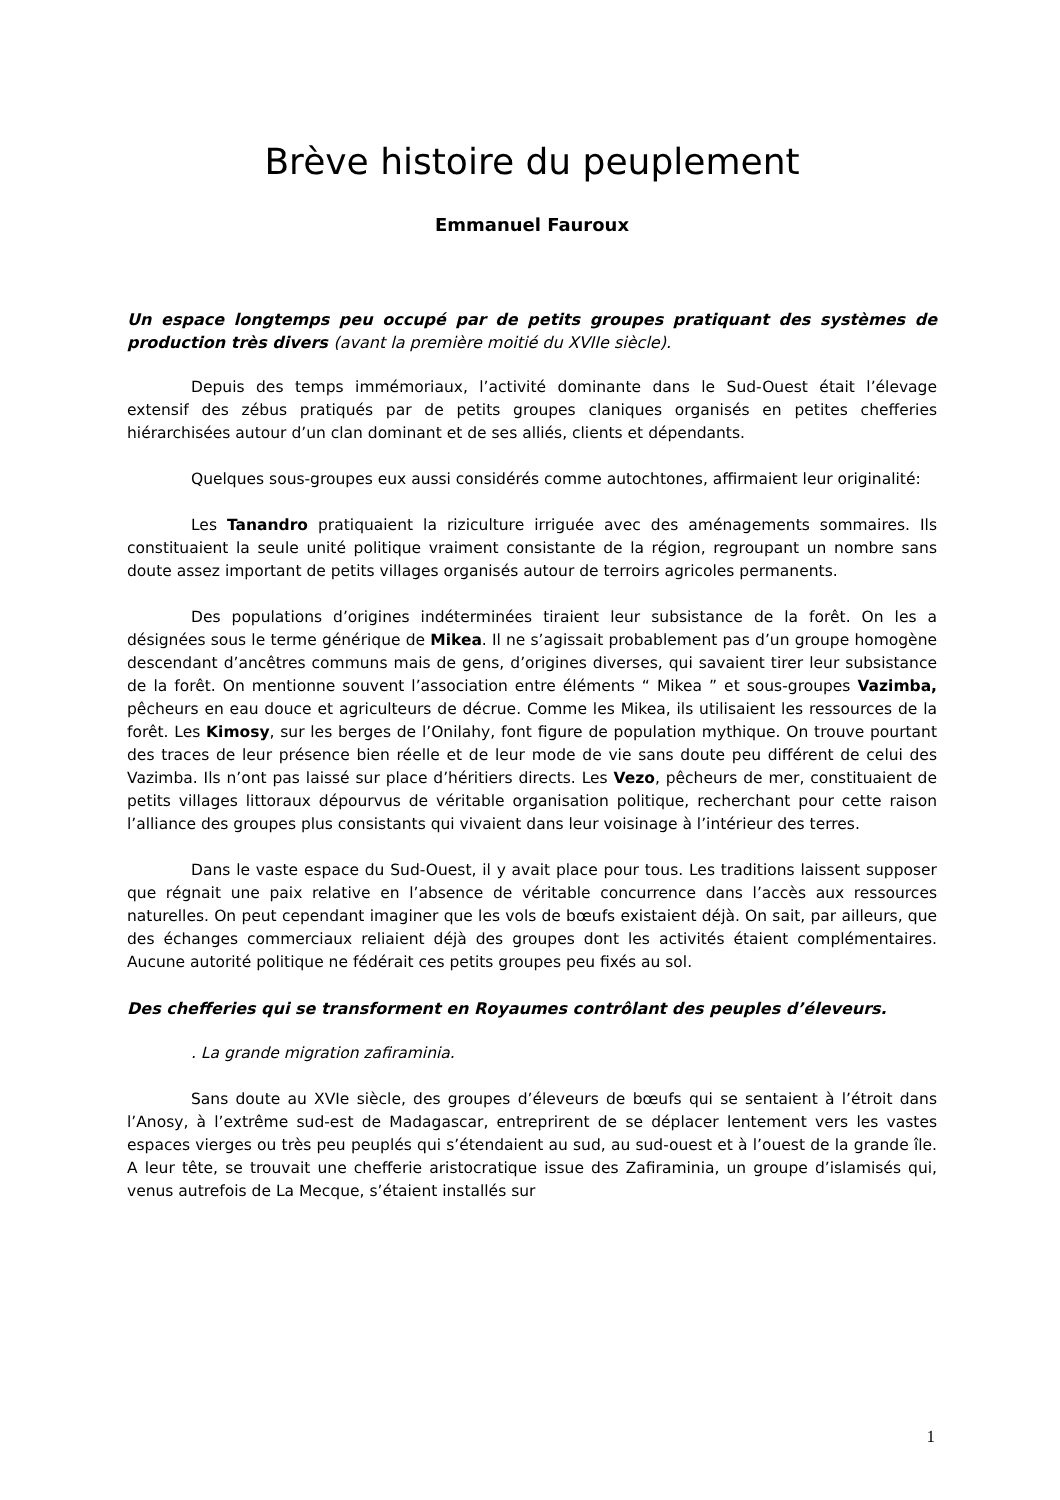Brève histoire du peuplement
Emmanuel Fauroux
Un espace longtemps peu occupé par de petits groupes pratiquant des systèmes de production très divers (avant la première moitié du XVIIe siècle).
Depuis des temps immémoriaux, l’activité dominante dans le Sud-Ouest était l’élevage extensif des zébus pratiqués par de petits groupes claniques organisés en petites chefferies hiérarchisées autour d’un clan dominant et de ses alliés, clients et dépendants.
Quelques sous-groupes eux aussi considérés comme autochtones, affirmaient leur originalité:
Les Tanandro pratiquaient la riziculture irriguée avec des aménagements sommaires. Ils constituaient la seule unité politique vraiment consistante de la région, regroupant un nombre sans doute assez important de petits villages organisés autour de terroirs agricoles permanents.
Des populations d’origines indéterminées tiraient leur subsistance de la forêt. On les a désignées sous le terme générique de Mikea. Il ne s’agissait probablement pas d’un groupe homogène descendant d’ancêtres communs mais de gens, d’origines diverses, qui savaient tirer leur subsistance de la forêt. On mentionne souvent l’association entre éléments “ Mikea ” et sous-groupes Vazimba, pêcheurs en eau douce et agriculteurs de décrue. Comme les Mikea, ils utilisaient les ressources de la forêt. Les Kimosy, sur les berges de l’Onilahy, font figure de population mythique. On trouve pourtant des traces de leur présence bien réelle et de leur mode de vie sans doute peu différent de celui des Vazimba. Ils n’ont pas laissé sur place d’héritiers directs. Les Vezo, pêcheurs de mer, constituaient de petits villages littoraux dépourvus de véritable organisation politique, recherchant pour cette raison l’alliance des groupes plus consistants qui vivaient dans leur voisinage à l’intérieur des terres.
Dans le vaste espace du Sud-Ouest, il y avait place pour tous. Les traditions laissent supposer que régnait une paix relative en l’absence de véritable concurrence dans l’accès aux ressources naturelles. On peut cependant imaginer que les vols de bœufs existaient déjà. On sait, par ailleurs, que des échanges commerciaux reliaient déjà des groupes dont les activités étaient complémentaires. Aucune autorité politique ne fédérait ces petits groupes peu fixés au sol.
Des chefferies qui se transforment en Royaumes contrôlant des peuples d’éleveurs.
. La grande migration zafiraminia.
Sans doute au XVIe siècle, des groupes d’éleveurs de bœufs qui se sentaient à l’étroit dans l’Anosy, à l’extrême sud-est de Madagascar, entreprirent de se déplacer lentement vers les vastes espaces vierges ou très peu peuplés qui s’étendaient au sud, au sud-ouest et à l’ouest de la grande île. A leur tête, se trouvait une chefferie aristocratique issue des Zafiraminia, un groupe d’islamisés qui, venus autrefois de La Mecque, s’étaient installés sur
1